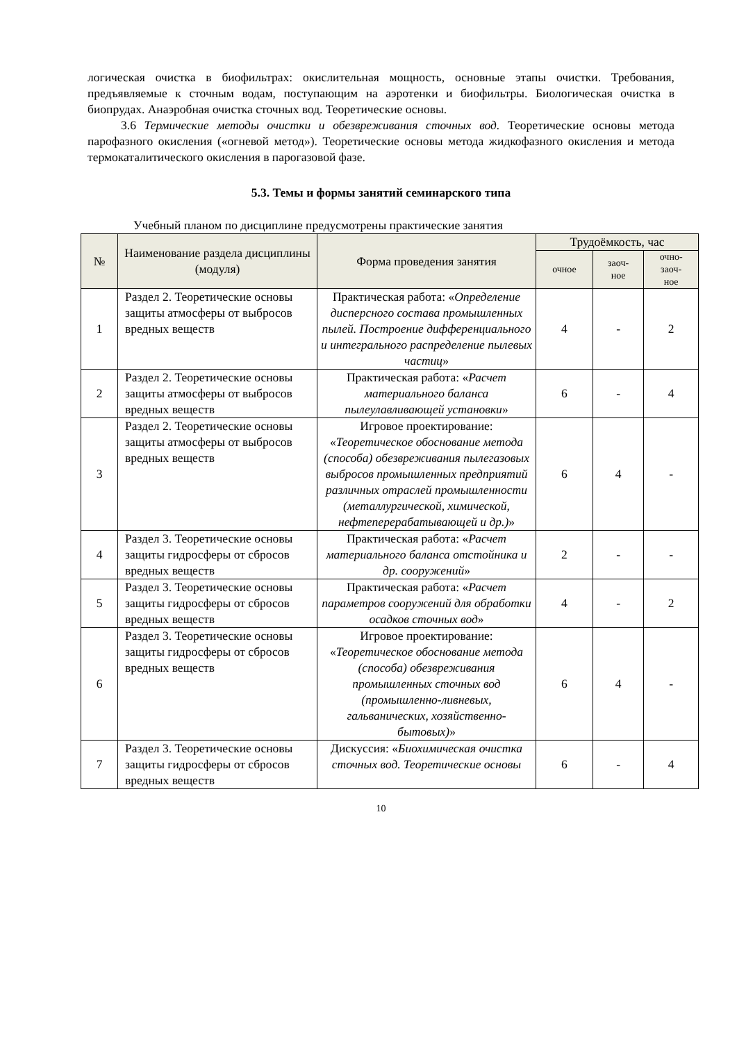логическая очистка в биофильтрах: окислительная мощность, основные этапы очистки. Требования, предъявляемые к сточным водам, поступающим на аэротенки и биофильтры. Биологическая очистка в биопрудах. Анаэробная очистка сточных вод. Теоретические основы.
3.6 Термические методы очистки и обезвреживания сточных вод. Теоретические основы метода парофазного окисления («огневой метод»). Теоретические основы метода жидкофазного окисления и метода термокаталитического окисления в парогазовой фазе.
5.3. Темы и формы занятий семинарского типа
Учебный планом по дисциплине предусмотрены практические занятия
| № | Наименование раздела дисциплины (модуля) | Форма проведения занятия | Трудоёмкость, час | | |
| --- | --- | --- | --- | --- | --- |
| | | | очное | заоч- ное | очно- заоч- ное |
| 1 | Раздел 2. Теоретические основы защиты атмосферы от выбросов вредных веществ | Практическая работа: « Определение дисперсного состава промышленных пылей. Построение дифференциального и интегрального распределение пылевых частиц » | 4 | - | 2 |
| 2 | Раздел 2. Теоретические основы защиты атмосферы от выбросов вредных веществ | Практическая работа: « Расчет материального баланса пылеулавливающей установки » | 6 | - | 4 |
| 3 | Раздел 2. Теоретические основы защиты атмосферы от выбросов вредных веществ | Игровое проектирование: « Теоретическое обоснование метода (способа) обезвреживания пылегазовых выбросов промышленных предприятий различных отраслей промышленности (металлургической, химической, нефтеперерабатывающей и др.) » | 6 | 4 | - |
| 4 | Раздел 3. Теоретические основы защиты гидросферы от сбросов вредных веществ | Практическая работа: « Расчет материального баланса отстойника и др. сооружений » | 2 | - | - |
| 5 | Раздел 3. Теоретические основы защиты гидросферы от сбросов вредных веществ | Практическая работа: « Расчет параметров сооружений для обработки осадков сточных вод » | 4 | - | 2 |
| 6 | Раздел 3. Теоретические основы защиты гидросферы от сбросов вредных веществ | Игровое проектирование: « Теоретическое обоснование метода (способа) обезвреживания промышленных сточных вод (промышленно-ливневых, гальванических, хозяйственно-бытовых) » | 6 | 4 | - |
| 7 | Раздел 3. Теоретические основы защиты гидросферы от сбросов вредных веществ | Дискуссия: « Биохимическая очистка сточных вод. Теоретические основы | 6 | - | 4 |
10